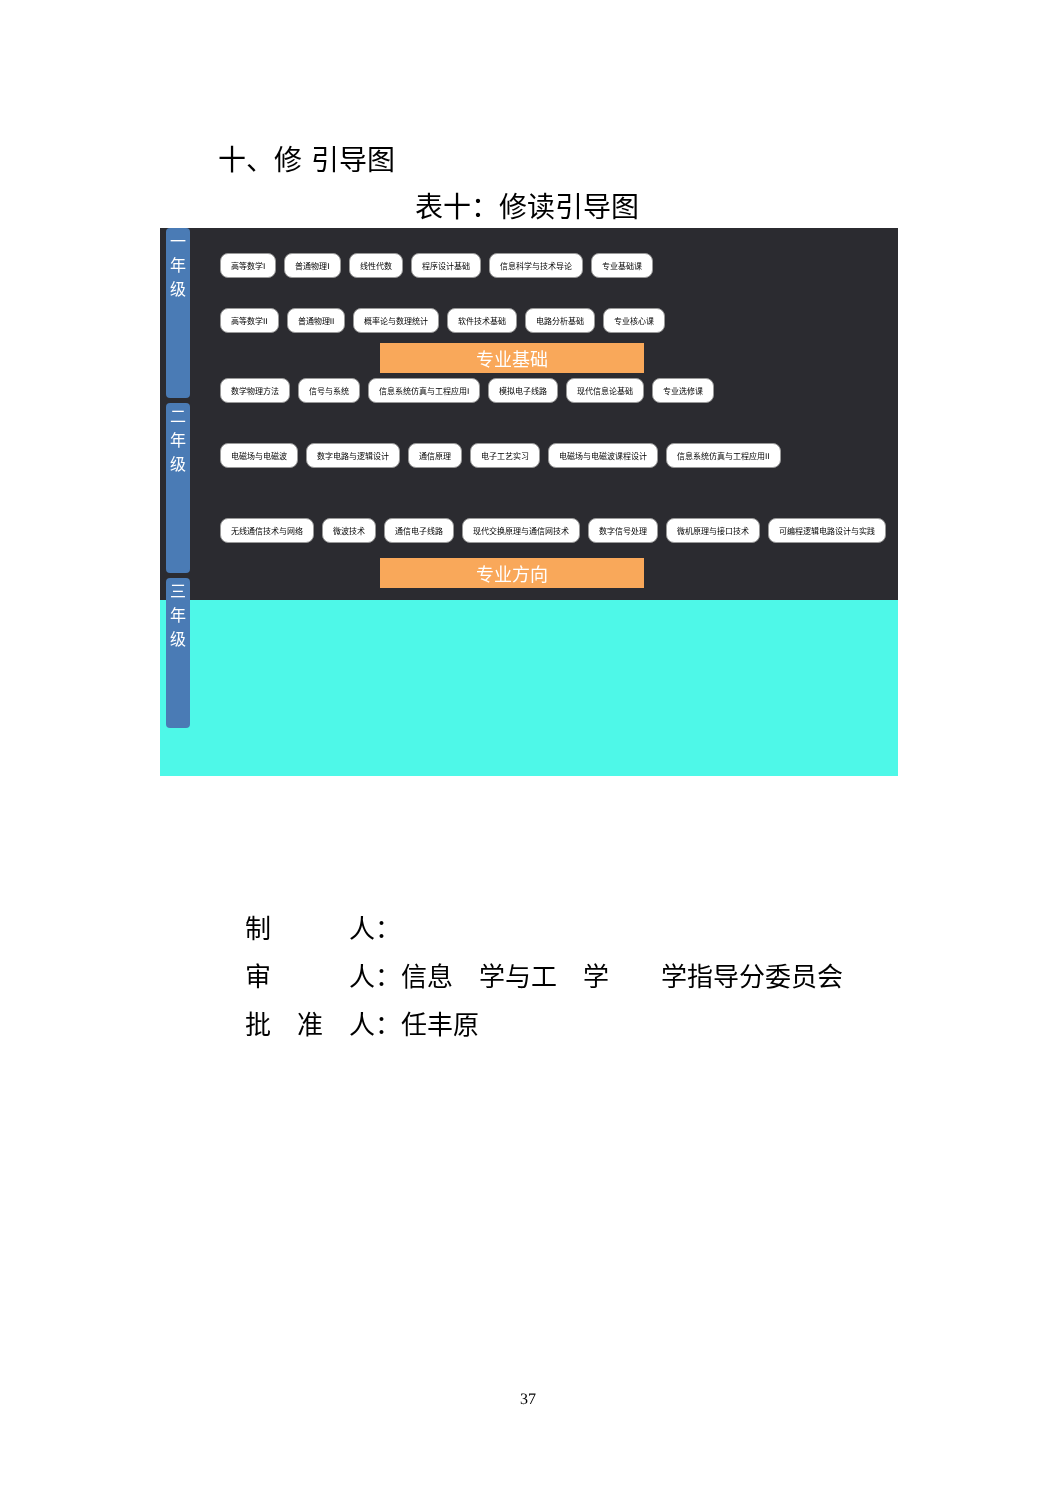十、修 引导图
表十：修读引导图
一年级
二年级
三年级
高等数学I 普通物理I 线性代数 程序设计基础 信息科学与技术导论 专业基础课
高等数学II 普通物理II 概率论与数理统计 软件技术基础 电路分析基础 专业核心课
专业基础
数学物理方法 信号与系统 信息系统仿真与工程应用I 模拟电子线路 现代信息论基础 专业选修课
电磁场与电磁波 数字电路与逻辑设计 通信原理 电子工艺实习 电磁场与电磁波课程设计 信息系统仿真与工程应用II
无线通信技术与网络 微波技术 通信电子线路 现代交换原理与通信网技术 数字信号处理 微机原理与接口技术 可编程逻辑电路设计与实践
专业方向
制　　　人：
审　　　人：信息　学与工　学　　学指导分委员会
批　准　人：任丰原
37